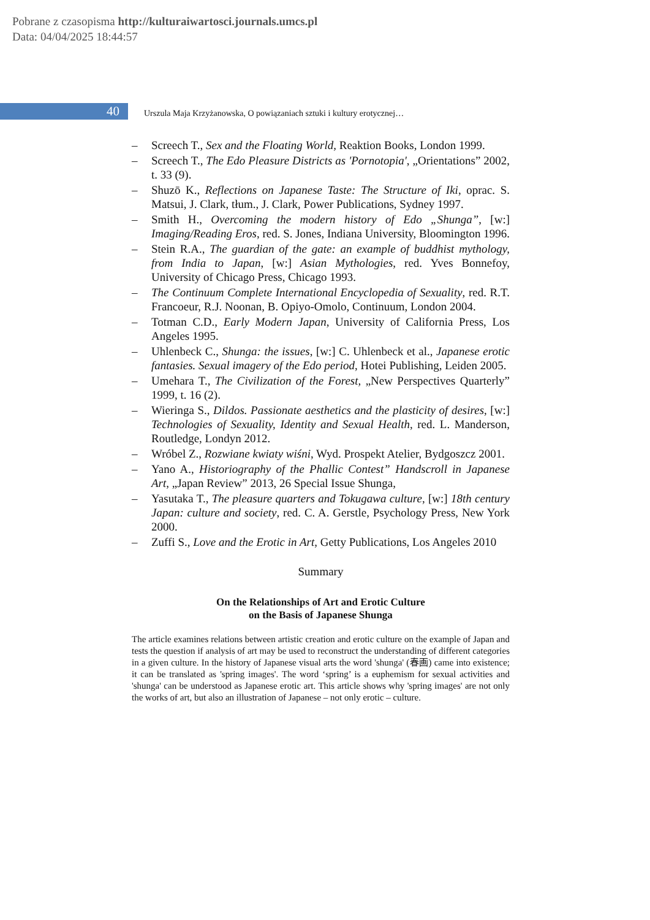Pobrane z czasopisma http://kulturaiwartosci.journals.umcs.pl
Data: 04/04/2025 18:44:57
40
Urszula Maja Krzyżanowska, O powiązaniach sztuki i kultury erotycznej…
– Screech T., Sex and the Floating World, Reaktion Books, London 1999.
– Screech T., The Edo Pleasure Districts as 'Pornotopia', „Orientations” 2002, t. 33 (9).
– Shuzō K., Reflections on Japanese Taste: The Structure of Iki, oprac. S. Matsui, J. Clark, tłum., J. Clark, Power Publications, Sydney 1997.
– Smith H., Overcoming the modern history of Edo „Shunga”, [w:] Imaging/Reading Eros, red. S. Jones, Indiana University, Bloomington 1996.
– Stein R.A., The guardian of the gate: an example of buddhist mythology, from India to Japan, [w:] Asian Mythologies, red. Yves Bonnefoy, University of Chicago Press, Chicago 1993.
– The Continuum Complete International Encyclopedia of Sexuality, red. R.T. Francoeur, R.J. Noonan, B. Opiyo-Omolo, Continuum, London 2004.
– Totman C.D., Early Modern Japan, University of California Press, Los Angeles 1995.
– Uhlenbeck C., Shunga: the issues, [w:] C. Uhlenbeck et al., Japanese erotic fantasies. Sexual imagery of the Edo period, Hotei Publishing, Leiden 2005.
– Umehara T., The Civilization of the Forest, „New Perspectives Quarterly” 1999, t. 16 (2).
– Wieringa S., Dildos. Passionate aesthetics and the plasticity of desires, [w:] Technologies of Sexuality, Identity and Sexual Health, red. L. Manderson, Routledge, Londyn 2012.
– Wróbel Z., Rozwiane kwiaty wiśni, Wyd. Prospekt Atelier, Bydgoszcz 2001.
– Yano A., Historiography of the Phallic Contest” Handscroll in Japanese Art, „Japan Review” 2013, 26 Special Issue Shunga,
– Yasutaka T., The pleasure quarters and Tokugawa culture, [w:] 18th century Japan: culture and society, red. C. A. Gerstle, Psychology Press, New York 2000.
– Zuffi S., Love and the Erotic in Art, Getty Publications, Los Angeles 2010
Summary
On the Relationships of Art and Erotic Culture
on the Basis of Japanese Shunga
The article examines relations between artistic creation and erotic culture on the example of Japan and tests the question if analysis of art may be used to reconstruct the understanding of different categories in a given culture. In the history of Japanese visual arts the word 'shunga' (春画) came into existence; it can be translated as 'spring images'. The word ‘spring’ is a euphemism for sexual activities and 'shunga' can be understood as Japanese erotic art. This article shows why 'spring images' are not only the works of art, but also an illustration of Japanese – not only erotic – culture.